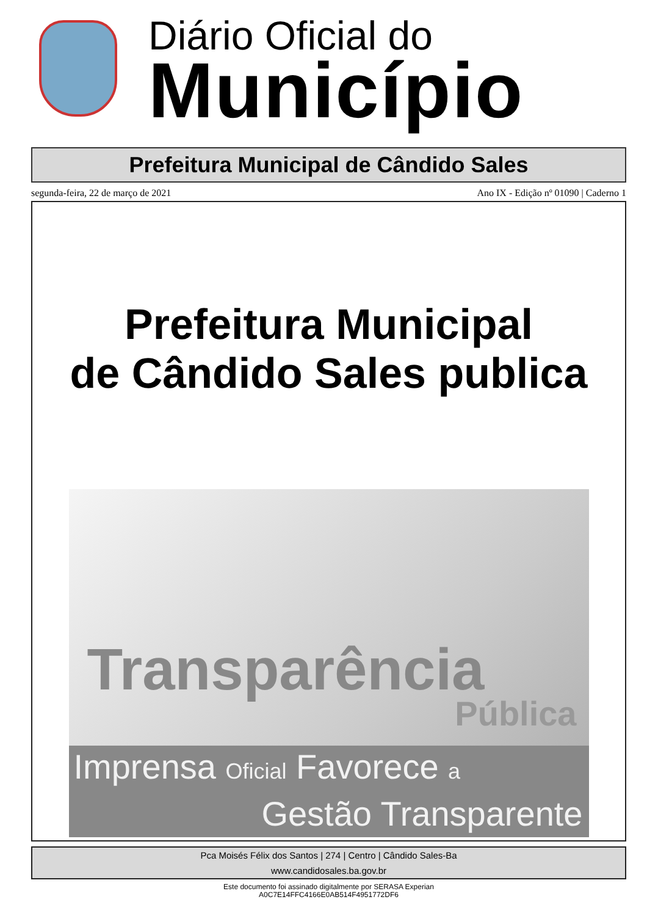Diário Oficial do
Município
Prefeitura Municipal de Cândido Sales
segunda-feira, 22 de março de 2021 Ano IX - Edição nº 01090 | Caderno 1
Prefeitura Municipal
de Cândido Sales publica
Transparência
Pública
Imprensa Oficial Favorece a
Gestão Transparente
Pca Moisés Félix dos Santos | 274 | Centro | Cândido Sales-Ba
www.candidosales.ba.gov.br
Este documento foi assinado digitalmente por SERASA Experian
A0C7E14FFC4166E0AB514F4951772DF6